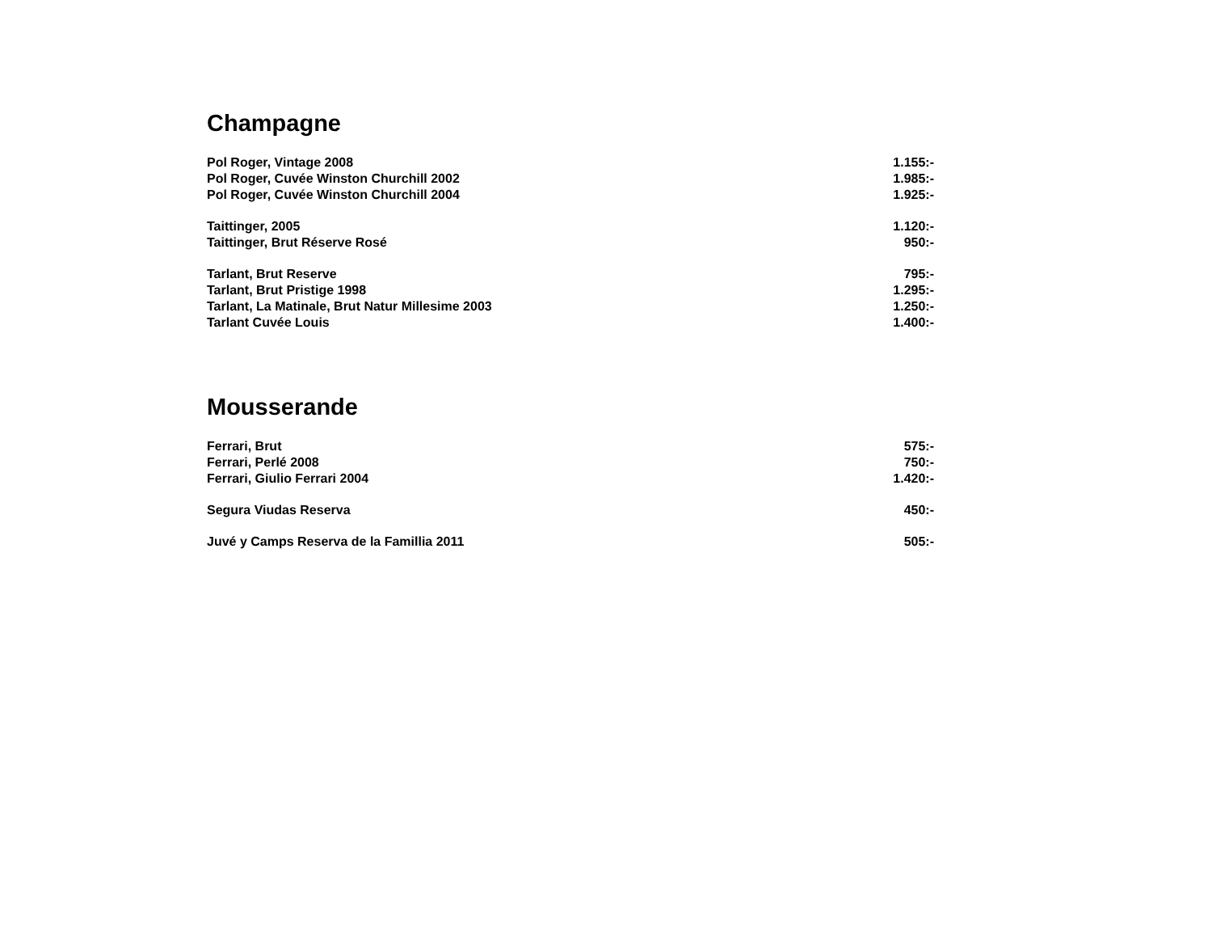Champagne
| Pol Roger, Vintage 2008 | 1.155:- |
| Pol Roger, Cuvée Winston Churchill 2002 | 1.985:- |
| Pol Roger, Cuvée Winston Churchill 2004 | 1.925:- |
| Taittinger, 2005 | 1.120:- |
| Taittinger, Brut Réserve Rosé | 950:- |
| Tarlant, Brut Reserve | 795:- |
| Tarlant, Brut Pristige 1998 | 1.295:- |
| Tarlant, La Matinale, Brut Natur Millesime 2003 | 1.250:- |
| Tarlant Cuvée Louis | 1.400:- |
Mousserande
| Ferrari, Brut | 575:- |
| Ferrari, Perlé 2008 | 750:- |
| Ferrari, Giulio Ferrari 2004 | 1.420:- |
| Segura Viudas Reserva | 450:- |
| Juvé y Camps Reserva de la Famillia 2011 | 505:- |